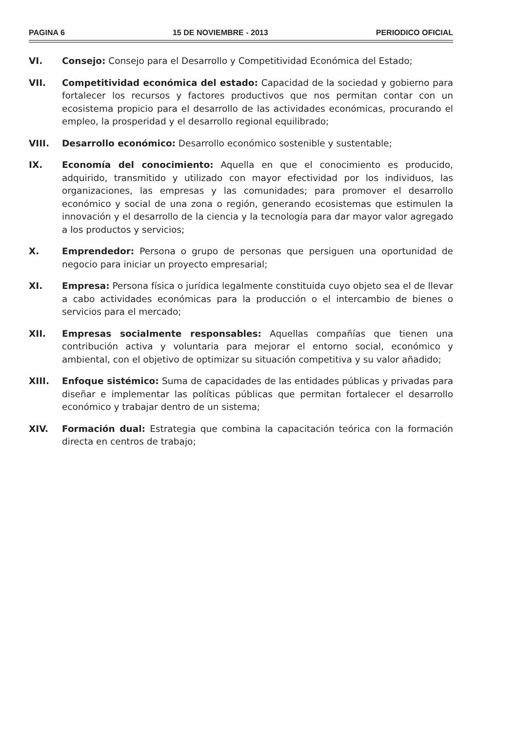PAGINA 6 15 DE NOVIEMBRE - 2013 PERIODICO OFICIAL
VI. Consejo: Consejo para el Desarrollo y Competitividad Económica del Estado;
VII. Competitividad económica del estado: Capacidad de la sociedad y gobierno para fortalecer los recursos y factores productivos que nos permitan contar con un ecosistema propicio para el desarrollo de las actividades económicas, procurando el empleo, la prosperidad y el desarrollo regional equilibrado;
VIII. Desarrollo económico: Desarrollo económico sostenible y sustentable;
IX. Economía del conocimiento: Aquella en que el conocimiento es producido, adquirido, transmitido y utilizado con mayor efectividad por los individuos, las organizaciones, las empresas y las comunidades; para promover el desarrollo económico y social de una zona o región, generando ecosistemas que estimulen la innovación y el desarrollo de la ciencia y la tecnología para dar mayor valor agregado a los productos y servicios;
X. Emprendedor: Persona o grupo de personas que persiguen una oportunidad de negocio para iniciar un proyecto empresarial;
XI. Empresa: Persona física o jurídica legalmente constituida cuyo objeto sea el de llevar a cabo actividades económicas para la producción o el intercambio de bienes o servicios para el mercado;
XII. Empresas socialmente responsables: Aquellas compañías que tienen una contribución activa y voluntaria para mejorar el entorno social, económico y ambiental, con el objetivo de optimizar su situación competitiva y su valor añadido;
XIII. Enfoque sistémico: Suma de capacidades de las entidades públicas y privadas para diseñar e implementar las políticas públicas que permitan fortalecer el desarrollo económico y trabajar dentro de un sistema;
XIV. Formación dual: Estrategia que combina la capacitación teórica con la formación directa en centros de trabajo;